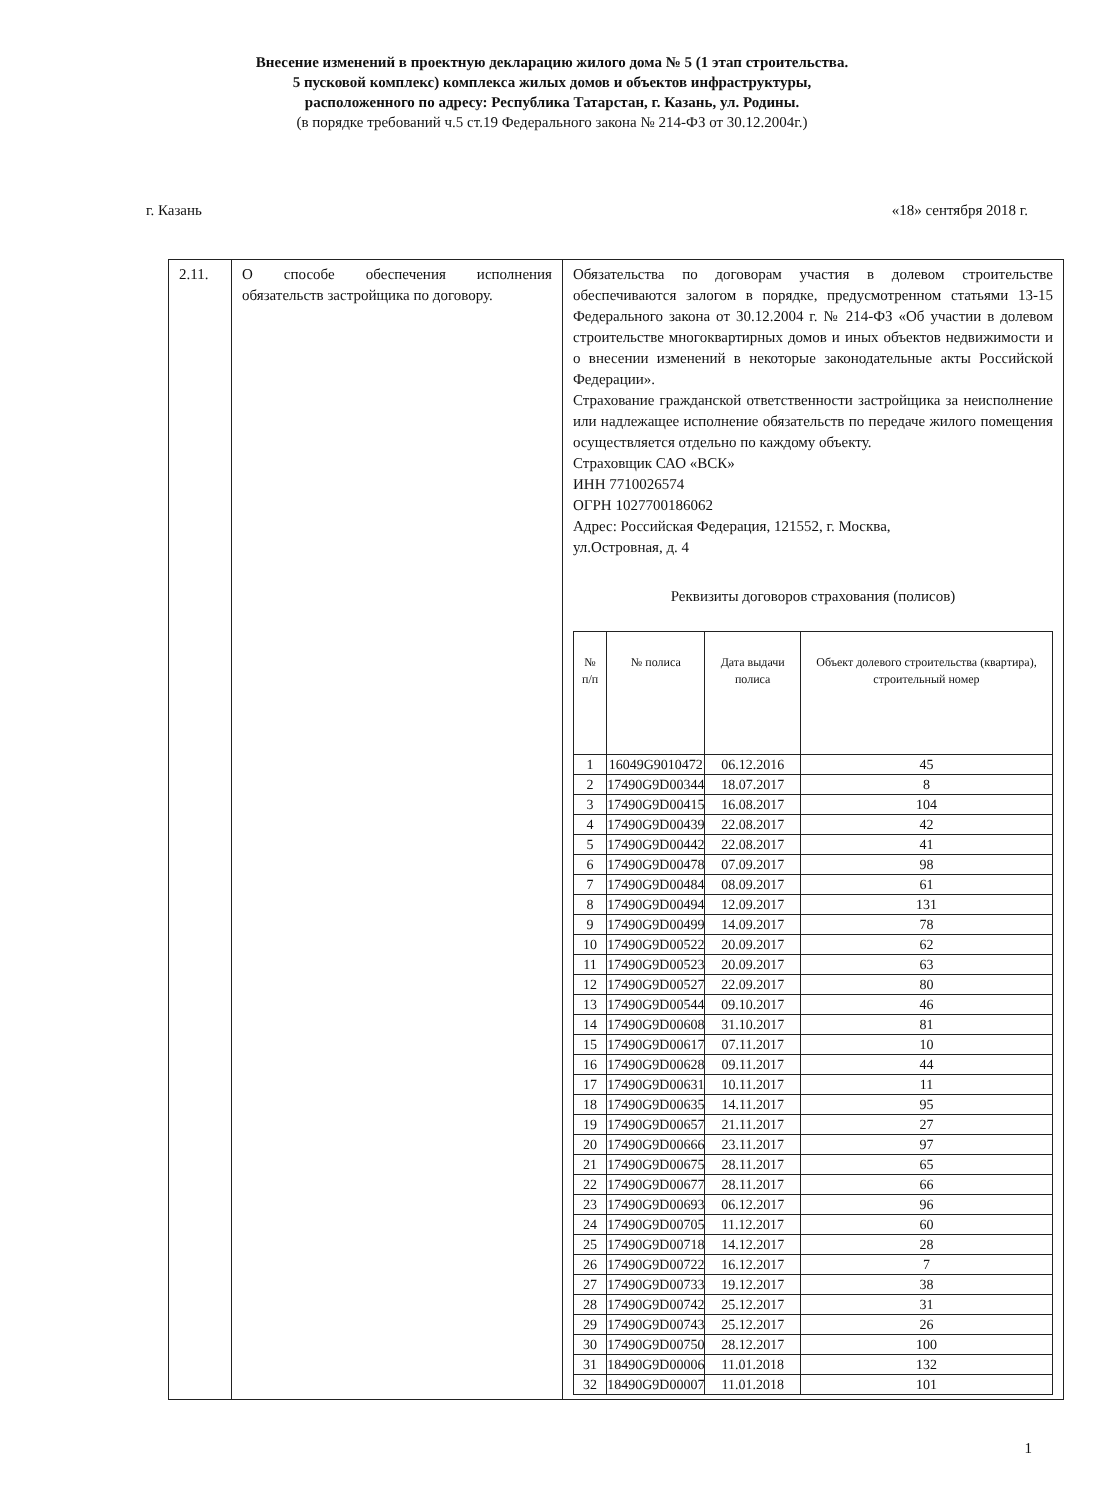Внесение изменений в проектную декларацию жилого дома № 5 (1 этап строительства.
5 пусковой комплекс) комплекса жилых домов и объектов инфраструктуры,
расположенного по адресу: Республика Татарстан, г. Казань, ул. Родины.
(в порядке требований ч.5 ст.19 Федерального закона № 214-ФЗ от 30.12.2004г.)
г. Казань «18» сентября 2018 г.
| 2.11. | О способе обеспечения исполнения обязательств застройщика по договору. | Обязательства по договорам участия в долевом строительстве обеспечиваются залогом в порядке, предусмотренном статьями 13-15 Федерального закона от 30.12.2004 г. № 214-ФЗ «Об участии в долевом строительстве многоквартирных домов и иных объектов недвижимости и о внесении изменений в некоторые законодательные акты Российской Федерации». Страхование гражданской ответственности застройщика за неисполнение или надлежащее исполнение обязательств по передаче жилого помещения осуществляется отдельно по каждому объекту. Страховщик САО «ВСК» ИНН 7710026574 ОГРН 1027700186062 Адрес: Российская Федерация, 121552, г. Москва, ул.Островная, д. 4 Реквизиты договоров страхования (полисов) / № п/п / № полиса / Дата выдачи полиса / Объект долевого строительства (квартира), строительный номер / / --- / --- / --- / --- / / 1 / 16049G9010472 / 06.12.2016 / 45 / / 2 / 17490G9D00344 / 18.07.2017 / 8 / / 3 / 17490G9D00415 / 16.08.2017 / 104 / / 4 / 17490G9D00439 / 22.08.2017 / 42 / / 5 / 17490G9D00442 / 22.08.2017 / 41 / / 6 / 17490G9D00478 / 07.09.2017 / 98 / / 7 / 17490G9D00484 / 08.09.2017 / 61 / / 8 / 17490G9D00494 / 12.09.2017 / 131 / / 9 / 17490G9D00499 / 14.09.2017 / 78 / / 10 / 17490G9D00522 / 20.09.2017 / 62 / / 11 / 17490G9D00523 / 20.09.2017 / 63 / / 12 / 17490G9D00527 / 22.09.2017 / 80 / / 13 / 17490G9D00544 / 09.10.2017 / 46 / / 14 / 17490G9D00608 / 31.10.2017 / 81 / / 15 / 17490G9D00617 / 07.11.2017 / 10 / / 16 / 17490G9D00628 / 09.11.2017 / 44 / / 17 / 17490G9D00631 / 10.11.2017 / 11 / / 18 / 17490G9D00635 / 14.11.2017 / 95 / / 19 / 17490G9D00657 / 21.11.2017 / 27 / / 20 / 17490G9D00666 / 23.11.2017 / 97 / / 21 / 17490G9D00675 / 28.11.2017 / 65 / / 22 / 17490G9D00677 / 28.11.2017 / 66 / / 23 / 17490G9D00693 / 06.12.2017 / 96 / / 24 / 17490G9D00705 / 11.12.2017 / 60 / / 25 / 17490G9D00718 / 14.12.2017 / 28 / / 26 / 17490G9D00722 / 16.12.2017 / 7 / / 27 / 17490G9D00733 / 19.12.2017 / 38 / / 28 / 17490G9D00742 / 25.12.2017 / 31 / / 29 / 17490G9D00743 / 25.12.2017 / 26 / / 30 / 17490G9D00750 / 28.12.2017 / 100 / / 31 / 18490G9D00006 / 11.01.2018 / 132 / / 32 / 18490G9D00007 / 11.01.2018 / 101 / |
1